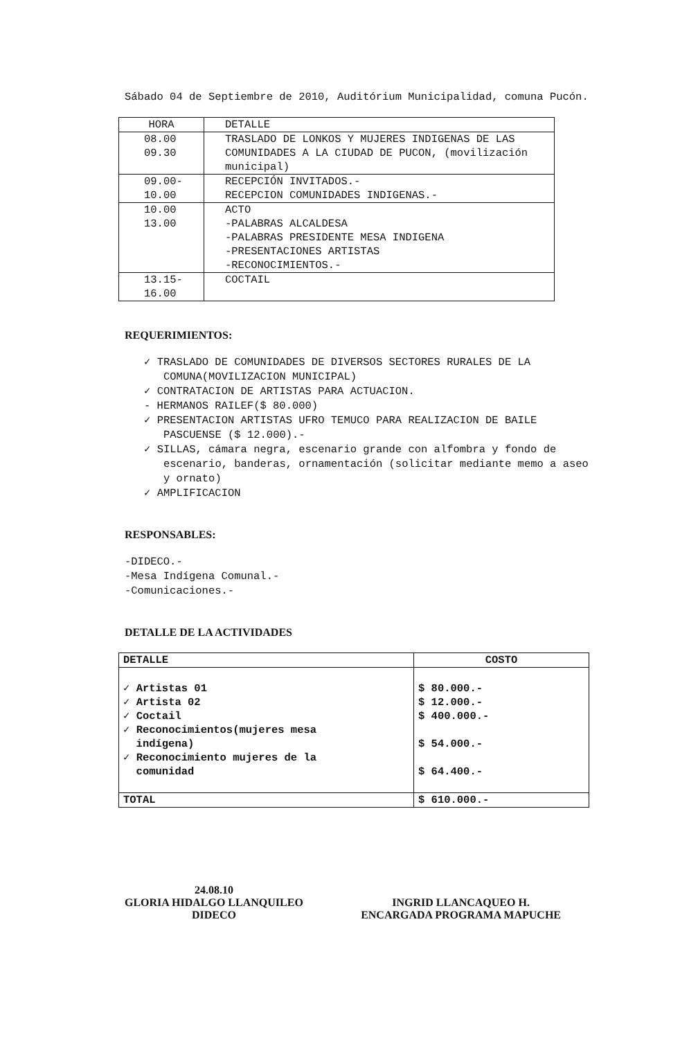Sábado 04 de Septiembre de 2010, Auditórium Municipalidad, comuna Pucón.
| HORA | DETALLE |
| --- | --- |
| 08.00 09.30 | TRASLADO DE LONKOS Y MUJERES INDIGENAS DE LAS COMUNIDADES A LA CIUDAD DE PUCON, (movilización municipal) |
| 09.00- 10.00 | RECEPCIÓN INVITADOS.- RECEPCION COMUNIDADES INDIGENAS.- |
| 10.00 13.00 | ACTO -PALABRAS ALCALDESA -PALABRAS PRESIDENTE MESA INDIGENA -PRESENTACIONES ARTISTAS -RECONOCIMIENTOS.- |
| 13.15- 16.00 | COCTAIL |
REQUERIMIENTOS:
✓ TRASLADO DE COMUNIDADES DE DIVERSOS SECTORES RURALES DE LA COMUNA(MOVILIZACION MUNICIPAL)
✓ CONTRATACION DE ARTISTAS PARA ACTUACION.
- HERMANOS RAILEF($ 80.000)
✓ PRESENTACION ARTISTAS UFRO TEMUCO PARA REALIZACION DE BAILE PASCUENSE ($ 12.000).-
✓ SILLAS, cámara negra, escenario grande con alfombra y fondo de escenario, banderas, ornamentación (solicitar mediante memo a aseo y ornato)
✓ AMPLIFICACION
RESPONSABLES:
-DIDECO.-
-Mesa Indígena Comunal.-
-Comunicaciones.-
DETALLE DE LA ACTIVIDADES
| DETALLE | COSTO |
| --- | --- |
| ✓ Artistas 01 ✓ Artista 02 ✓ Coctail ✓ Reconocimientos(mujeres mesa indígena) ✓ Reconocimiento mujeres de la comunidad | $ 80.000.- $ 12.000.- $ 400.000.- $ 54.000.- $ 64.400.- |
| TOTAL | $ 610.000.- |
24.08.10
GLORIA HIDALGO LLANQUILEO
DIDECO
INGRID LLANCAQUEO H.
ENCARGADA PROGRAMA MAPUCHE